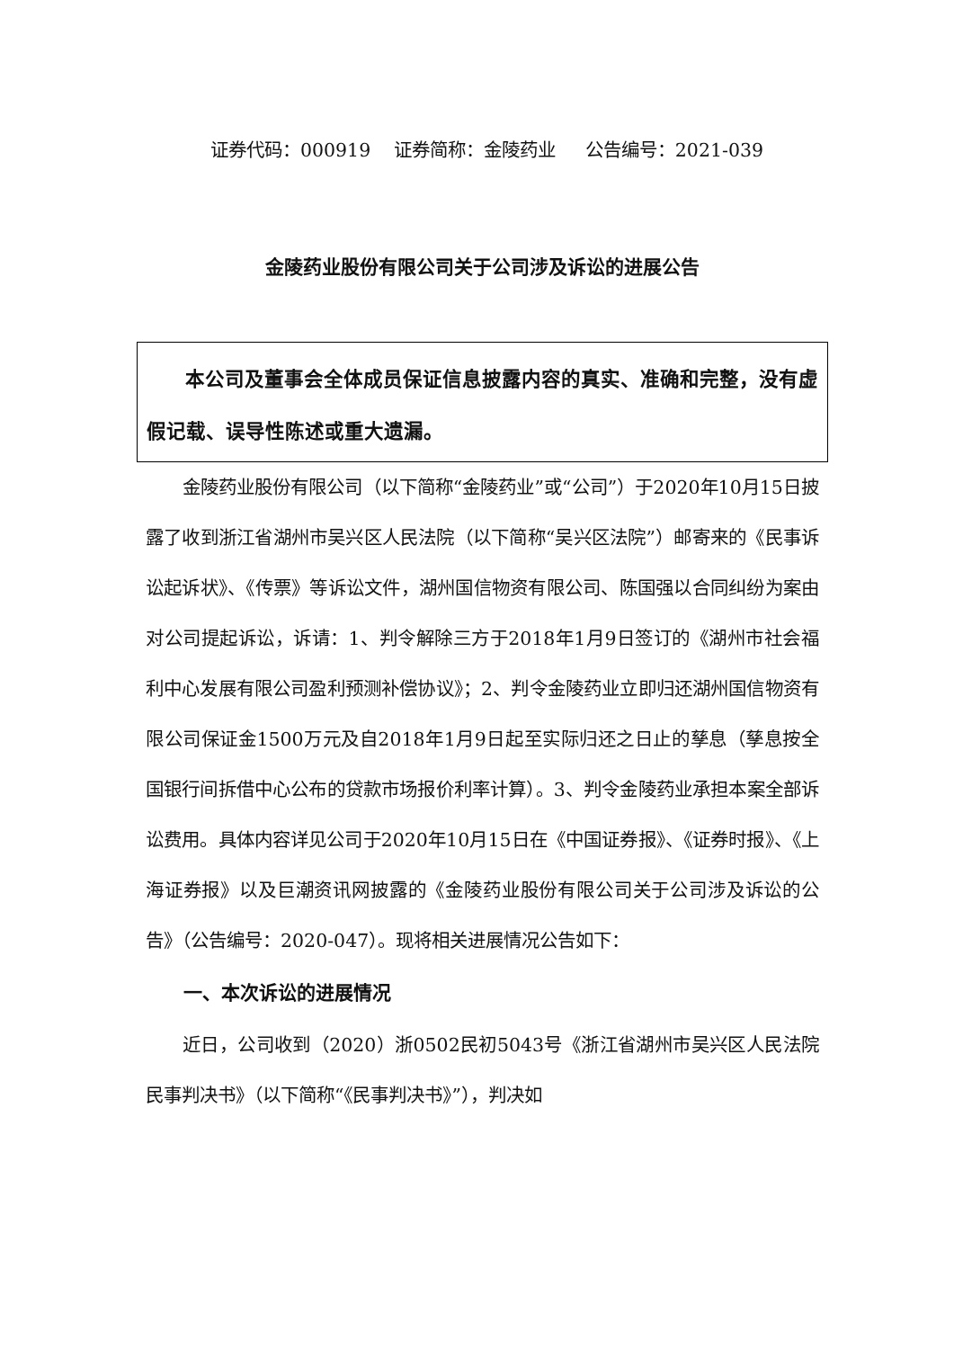证券代码：000919 证券简称：金陵药业 公告编号：2021-039
金陵药业股份有限公司关于公司涉及诉讼的进展公告
本公司及董事会全体成员保证信息披露内容的真实、准确和完整，没有虚假记载、误导性陈述或重大遗漏。
金陵药业股份有限公司（以下简称“金陵药业”或“公司”）于2020年10月15日披露了收到浙江省湖州市吴兴区人民法院（以下简称“吴兴区法院”）邮寄来的《民事诉讼起诉状》、《传票》等诉讼文件，湖州国信物资有限公司、陈国强以合同纠纷为案由对公司提起诉讼，诉请：1、判令解除三方于2018年1月9日签订的《湖州市社会福利中心发展有限公司盈利预测补偿协议》；2、判令金陵药业立即归还湖州国信物资有限公司保证金1500万元及自2018年1月9日起至实际归还之日止的孳息（孳息按全国银行间拆借中心公布的贷款市场报价利率计算）。3、判令金陵药业承担本案全部诉讼费用。具体内容详见公司于2020年10月15日在《中国证券报》、《证券时报》、《上海证券报》以及巨潮资讯网披露的《金陵药业股份有限公司关于公司涉及诉讼的公告》（公告编号：2020-047）。现将相关进展情况公告如下：
一、本次诉讼的进展情况
近日，公司收到（2020）浙0502民初5043号《浙江省湖州市吴兴区人民法院民事判决书》（以下简称“《民事判决书》”），判决如